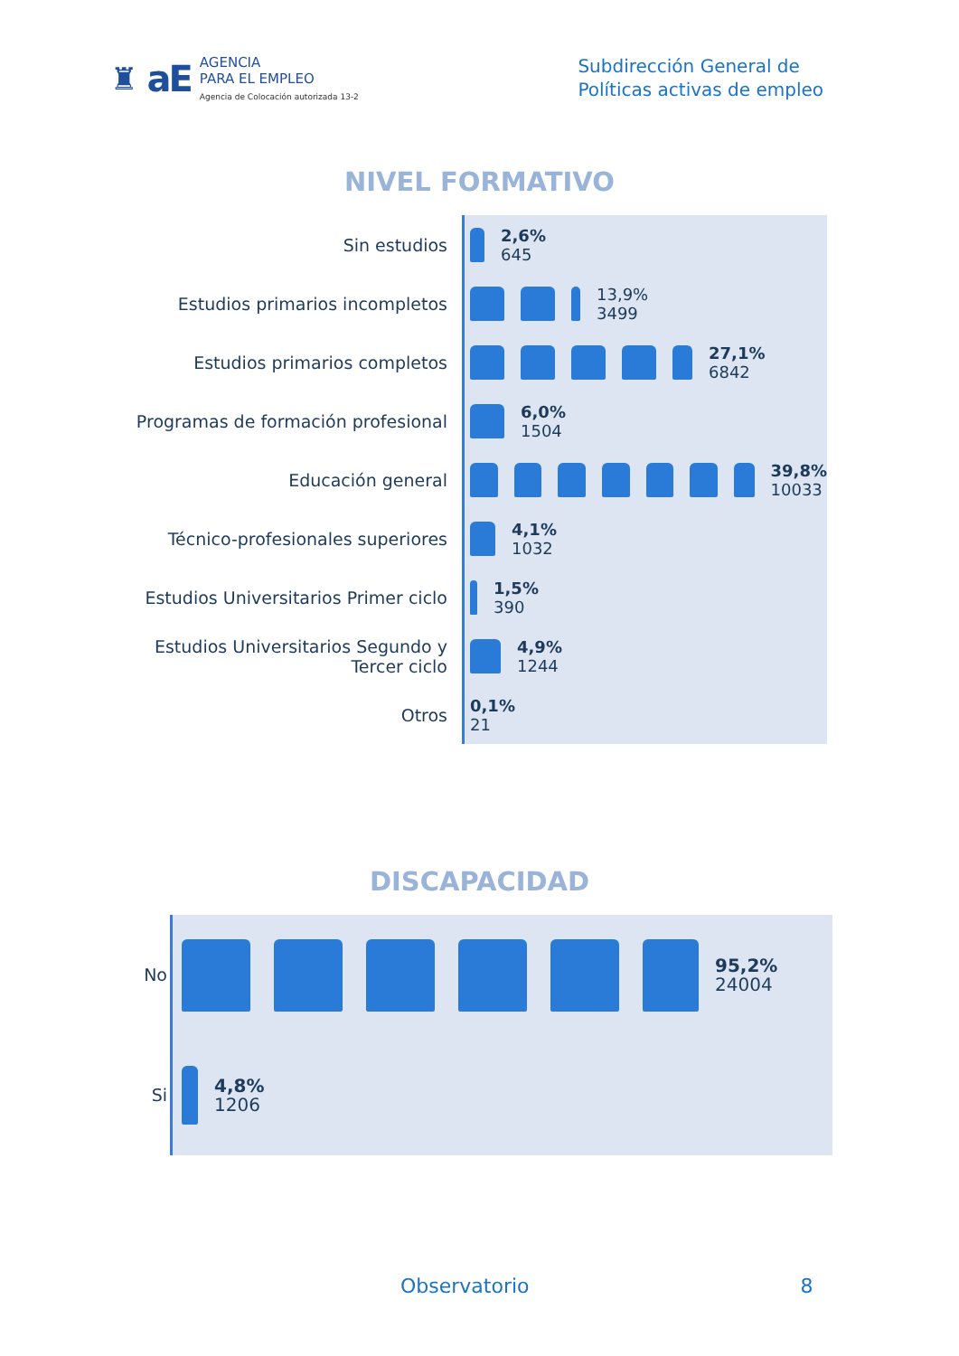♜ aE
AGENCIA
PARA EL EMPLEO
Agencia de Colocación autorizada 13-2
Subdirección General de
Políticas activas de empleo
NIVEL FORMATIVO
Sin estudios
Estudios primarios incompletos
Estudios primarios completos
Programas de formación profesional
Educación general
Técnico-profesionales superiores
Estudios Universitarios Primer ciclo
Estudios Universitarios Segundo y Tercer ciclo
Otros
2,6%
645
13,9%
3499
27,1%
6842
6,0%
1504
39,8%
10033
4,1%
1032
1,5%
390
4,9%
1244
0,1%
21
DISCAPACIDAD
No
Si
95,2%
24004
4,8%
1206
Observatorio 8